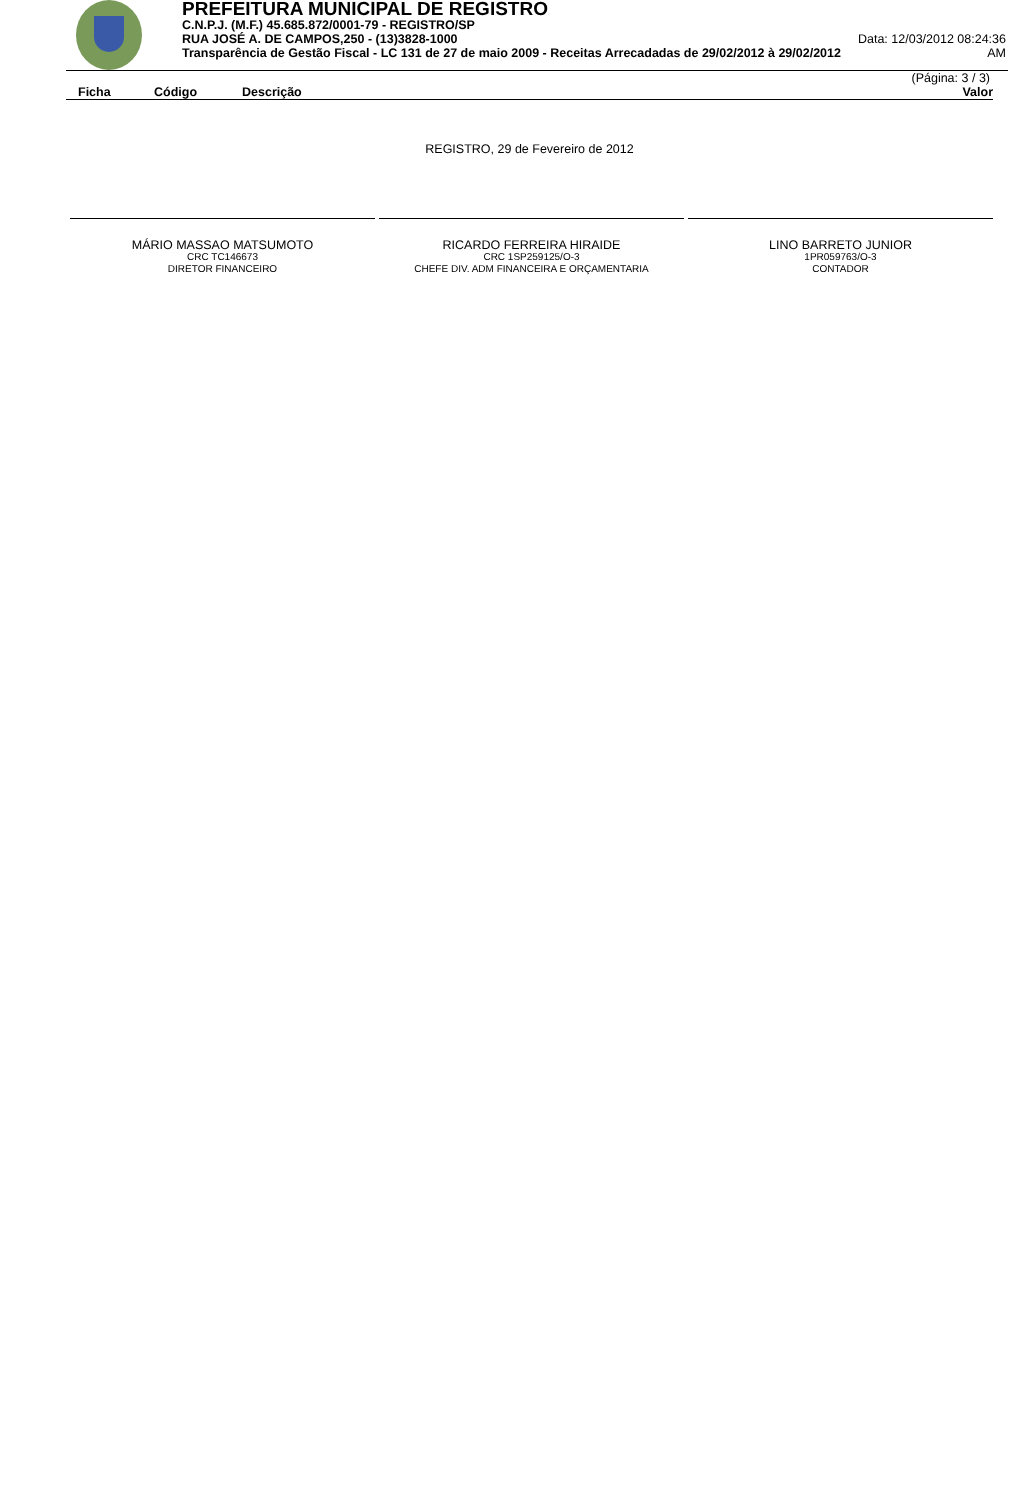PREFEITURA MUNICIPAL DE REGISTRO
C.N.P.J. (M.F.) 45.685.872/0001-79 - REGISTRO/SP
RUA JOSÉ A. DE CAMPOS,250 - (13)3828-1000 Data: 12/03/2012 08:24:36
Transparência de Gestão Fiscal - LC 131 de 27 de maio 2009 - Receitas Arrecadadas de 29/02/2012 à 29/02/2012 AM
(Página: 3 / 3)
| Ficha | Código | Descrição | Valor |
| --- | --- | --- | --- |
REGISTRO, 29 de Fevereiro de 2012
MÁRIO MASSAO MATSUMOTO
CRC TC146673
DIRETOR FINANCEIRO
RICARDO FERREIRA HIRAIDE
CRC 1SP259125/O-3
CHEFE DIV. ADM FINANCEIRA E ORÇAMENTARIA
LINO BARRETO JUNIOR
1PR059763/O-3
CONTADOR